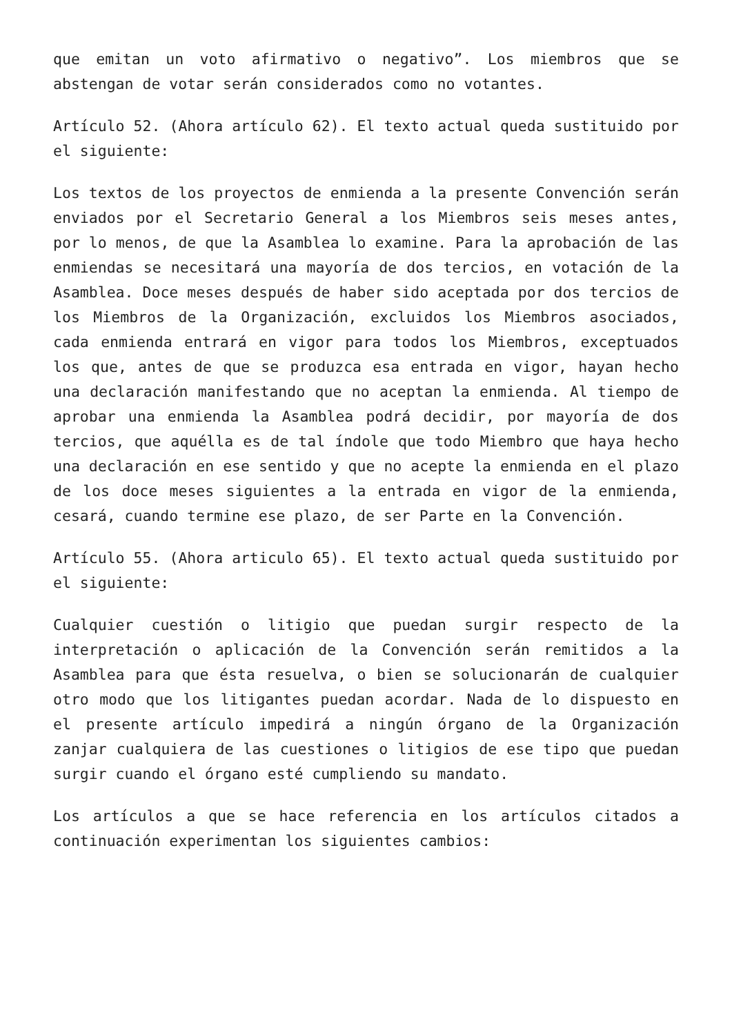que emitan un voto afirmativo o negativo”. Los miembros que se abstengan de votar serán considerados como no votantes.
Artículo 52. (Ahora artículo 62). El texto actual queda sustituido por el siguiente:
Los textos de los proyectos de enmienda a la presente Convención serán enviados por el Secretario General a los Miembros seis meses antes, por lo menos, de que la Asamblea lo examine. Para la aprobación de las enmiendas se necesitará una mayoría de dos tercios, en votación de la Asamblea. Doce meses después de haber sido aceptada por dos tercios de los Miembros de la Organización, excluidos los Miembros asociados, cada enmienda entrará en vigor para todos los Miembros, exceptuados los que, antes de que se produzca esa entrada en vigor, hayan hecho una declaración manifestando que no aceptan la enmienda. Al tiempo de aprobar una enmienda la Asamblea podrá decidir, por mayoría de dos tercios, que aquélla es de tal índole que todo Miembro que haya hecho una declaración en ese sentido y que no acepte la enmienda en el plazo de los doce meses siguientes a la entrada en vigor de la enmienda, cesará, cuando termine ese plazo, de ser Parte en la Convención.
Artículo 55. (Ahora articulo 65). El texto actual queda sustituido por el siguiente:
Cualquier cuestión o litigio que puedan surgir respecto de la interpretación o aplicación de la Convención serán remitidos a la Asamblea para que ésta resuelva, o bien se solucionarán de cualquier otro modo que los litigantes puedan acordar. Nada de lo dispuesto en el presente artículo impedirá a ningún órgano de la Organización zanjar cualquiera de las cuestiones o litigios de ese tipo que puedan surgir cuando el órgano esté cumpliendo su mandato.
Los artículos a que se hace referencia en los artículos citados a continuación experimentan los siguientes cambios: